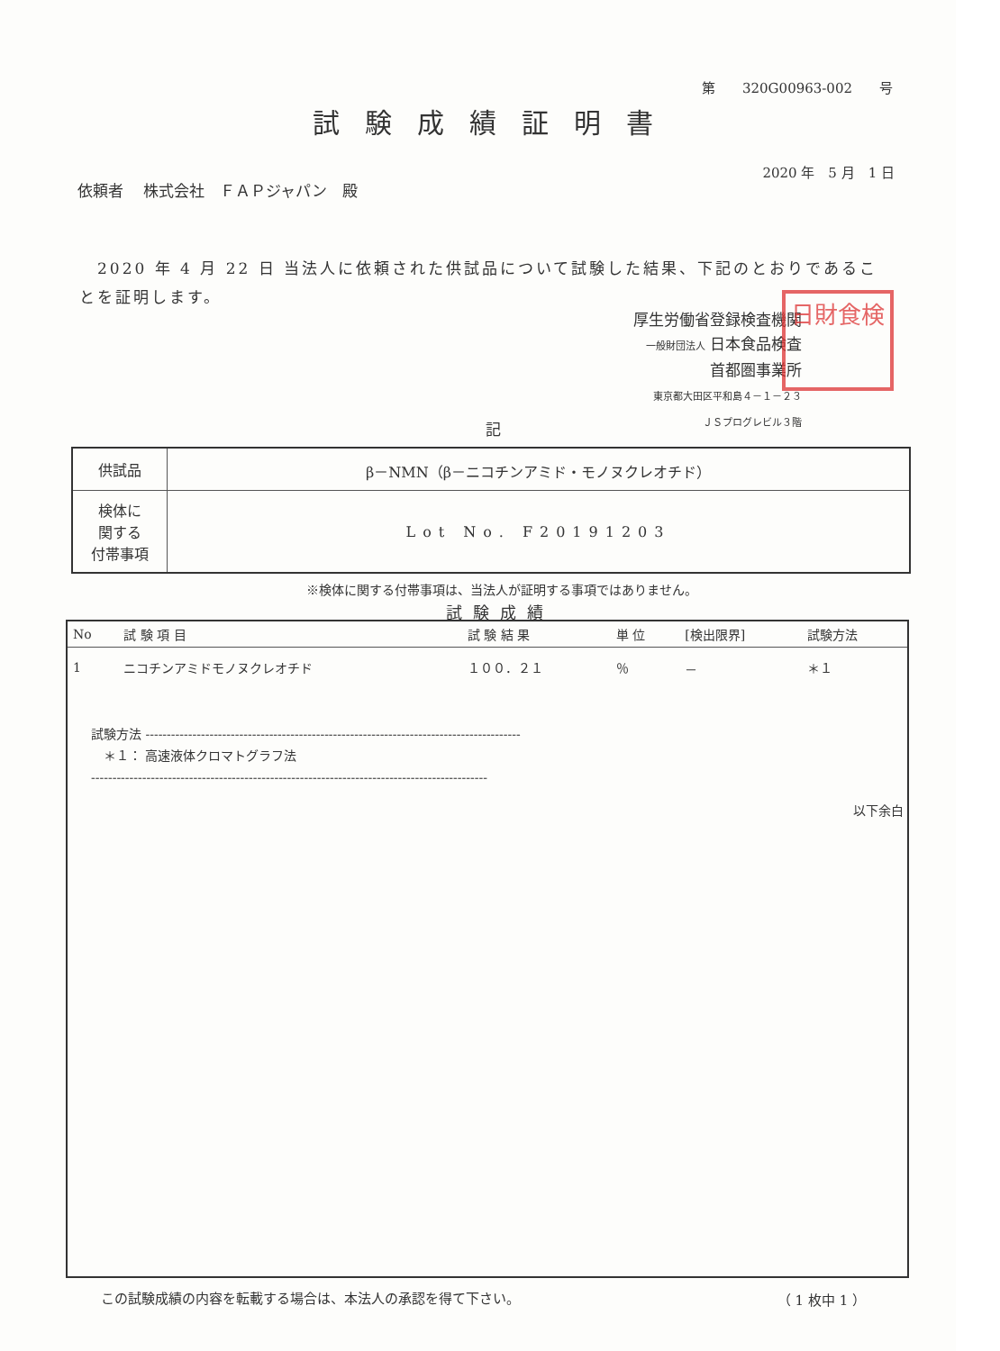第　　320G00963-002　　号
試験成績証明書
2020 年　5 月　1 日
依頼者　 株式会社　ＦＡＰジャパン　殿
　2020 年 4 月 22 日 当法人に依頼された供試品について試験した結果、下記のとおりであることを証明します。
厚生労働省登録検査機関
一般財団法人 日本食品検査
首都圏事業所
東京都大田区平和島４－１－２３
ＪＳプログレビル３階
日財食検
記
| 供試品 | β－NMN（β－ニコチンアミド・モノヌクレオチド） |
| 検体に 関する 付帯事項 | Lot No. F20191203 |
※検体に関する付帯事項は、当法人が証明する事項ではありません。
試験成績
| No | 試 験 項 目 | 試 験 結 果 | 単 位 | [検出限界] | 試験方法 |
| --- | --- | --- | --- | --- | --- |
| 1 | ニコチンアミドモノヌクレオチド | １００．２１ | ％ | － | ＊１ |
試験方法 ----------------------------------------------------------------------------------------
　＊１： 高速液体クロマトグラフ法
---------------------------------------------------------------------------------------------
以下余白
この試験成績の内容を転載する場合は、本法人の承認を得て下さい。
（ 1 枚中 1 ）